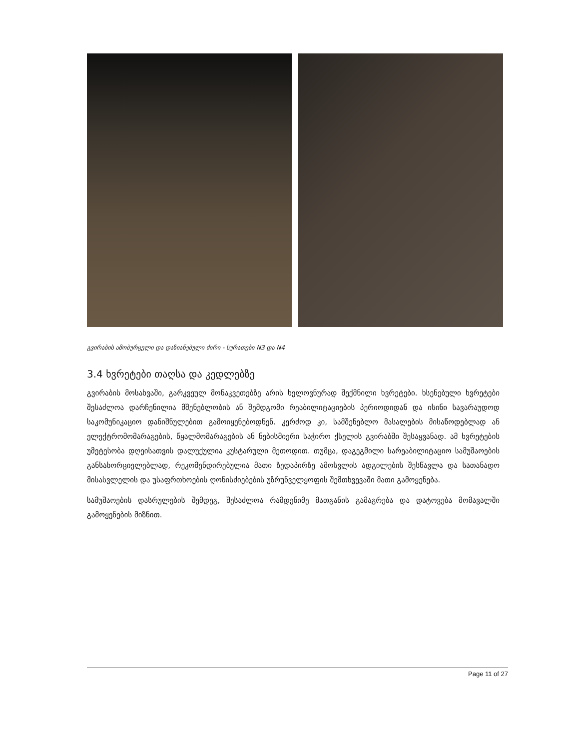გვირაბის ამობურცული და დაზიანებული ძირი - სურათები N3 და N4
3.4 ხვრეტები თაღსა და კედლებზე
გვირაბის მოსახვაში, გარკვეულ მონაკვეთებზე არის ხელოვნურად შექმნილი ხვრეტები. ხსენებული ხვრეტები შესაძლოა დარჩენილია მშენებლობის ან შემდგომი რეაბილიტაციების პერიოდიდან და ისინი სავარაუდოდ საკომუნიკაციო დანიშნულებით გამოიყენებოდნენ. კერძოდ კი, სამშენებლო მასალების მისაწოდებლად ან ელექტრომომარაგების, წყალმომარაგების ან ნებისმიერი საჭირო ქსელის გვირაბში შესაყვანად. ამ ხვრეტების უმეტესობა დღეისათვის დალუქულია კუსტარული მეთოდით. თუმცა, დაგეგმილი სარეაბილიტაციო სამუშაოების განსახორციელებლად, რეკომენდირებულია მათი ზედაპირზე ამოსვლის ადგილების შესწავლა და სათანადო მისასვლელის და უსაფრთხოების ღონისძიებების უზრუნველყოფის შემთხვევაში მათი გამოყენება.
სამუშაოების დასრულების შემდეგ, შესაძლოა რამდენიმე მათგანის გამაგრება და დატოვება მომავალში გამოყენების მიზნით.
Page 11 of 27